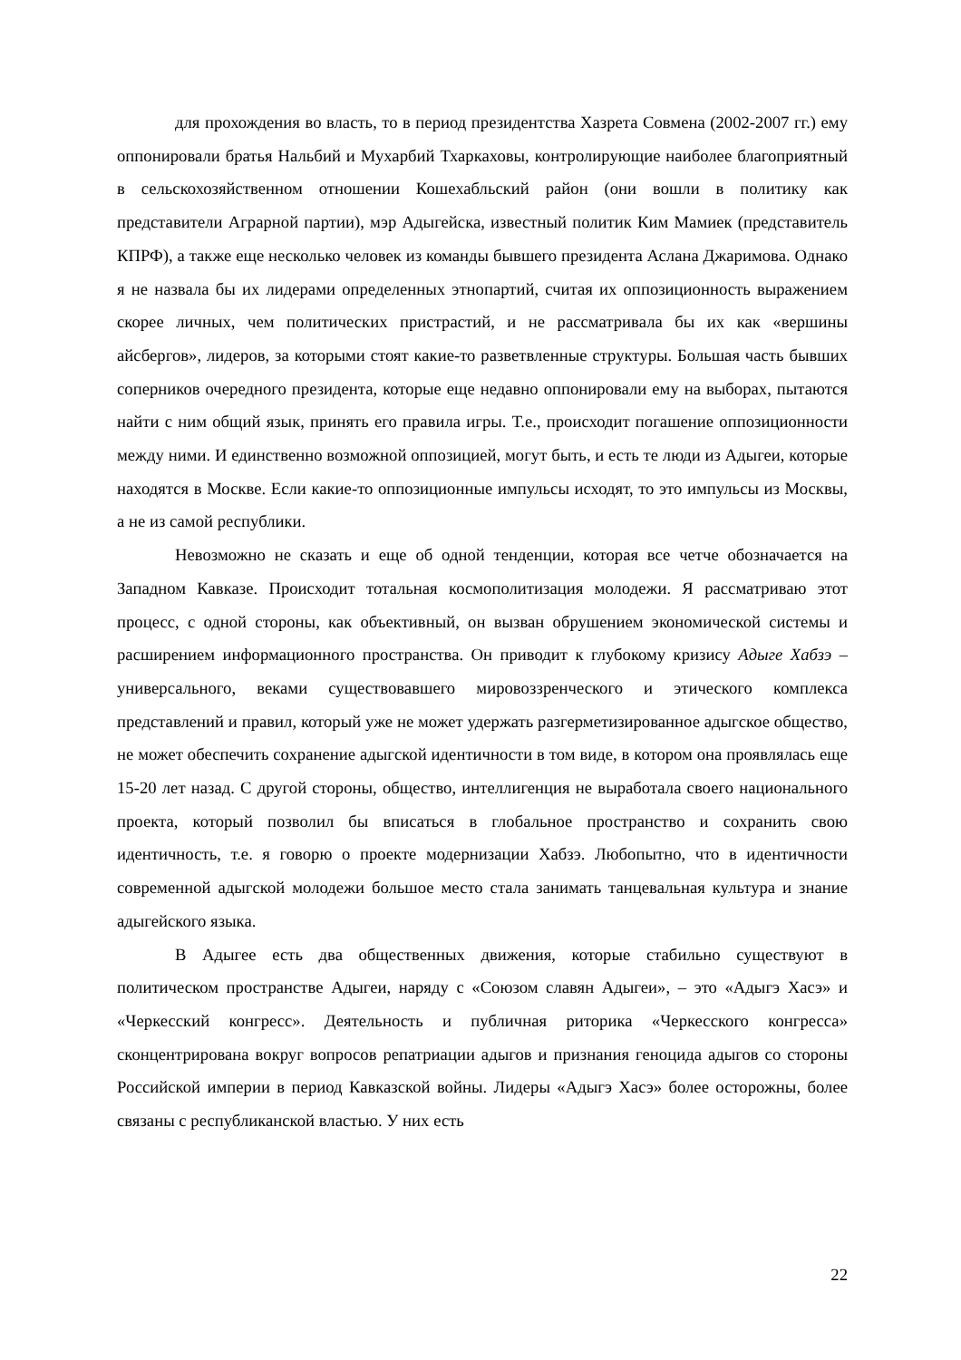для прохождения во власть, то в период президентства Хазрета Совмена (2002-2007 гг.) ему оппонировали братья Нальбий и Мухарбий Тхаркаховы, контролирующие наиболее благоприятный в сельскохозяйственном отношении Кошехабльский район (они вошли в политику как представители Аграрной партии), мэр Адыгейска, известный политик Ким Мамиек (представитель КПРФ), а также еще несколько человек из команды бывшего президента Аслана Джаримова. Однако я не назвала бы их лидерами определенных этнопартий, считая их оппозиционность выражением скорее личных, чем политических пристрастий, и не рассматривала бы их как «вершины айсбергов», лидеров, за которыми стоят какие-то разветвленные структуры. Большая часть бывших соперников очередного президента, которые еще недавно оппонировали ему на выборах, пытаются найти с ним общий язык, принять его правила игры. Т.е., происходит погашение оппозиционности между ними. И единственно возможной оппозицией, могут быть, и есть те люди из Адыгеи, которые находятся в Москве. Если какие-то оппозиционные импульсы исходят, то это импульсы из Москвы, а не из самой республики.
Невозможно не сказать и еще об одной тенденции, которая все четче обозначается на Западном Кавказе. Происходит тотальная космополитизация молодежи. Я рассматриваю этот процесс, с одной стороны, как объективный, он вызван обрушением экономической системы и расширением информационного пространства. Он приводит к глубокому кризису Адыге Хабзэ – универсального, веками существовавшего мировоззренческого и этического комплекса представлений и правил, который уже не может удержать разгерметизированное адыгское общество, не может обеспечить сохранение адыгской идентичности в том виде, в котором она проявлялась еще 15-20 лет назад. С другой стороны, общество, интеллигенция не выработала своего национального проекта, который позволил бы вписаться в глобальное пространство и сохранить свою идентичность, т.е. я говорю о проекте модернизации Хабзэ. Любопытно, что в идентичности современной адыгской молодежи большое место стала занимать танцевальная культура и знание адыгейского языка.
В Адыгее есть два общественных движения, которые стабильно существуют в политическом пространстве Адыгеи, наряду с «Союзом славян Адыгеи», – это «Адыгэ Хасэ» и «Черкесский конгресс». Деятельность и публичная риторика «Черкесского конгресса» сконцентрирована вокруг вопросов репатриации адыгов и признания геноцида адыгов со стороны Российской империи в период Кавказской войны. Лидеры «Адыгэ Хасэ» более осторожны, более связаны с республиканской властью. У них есть
22